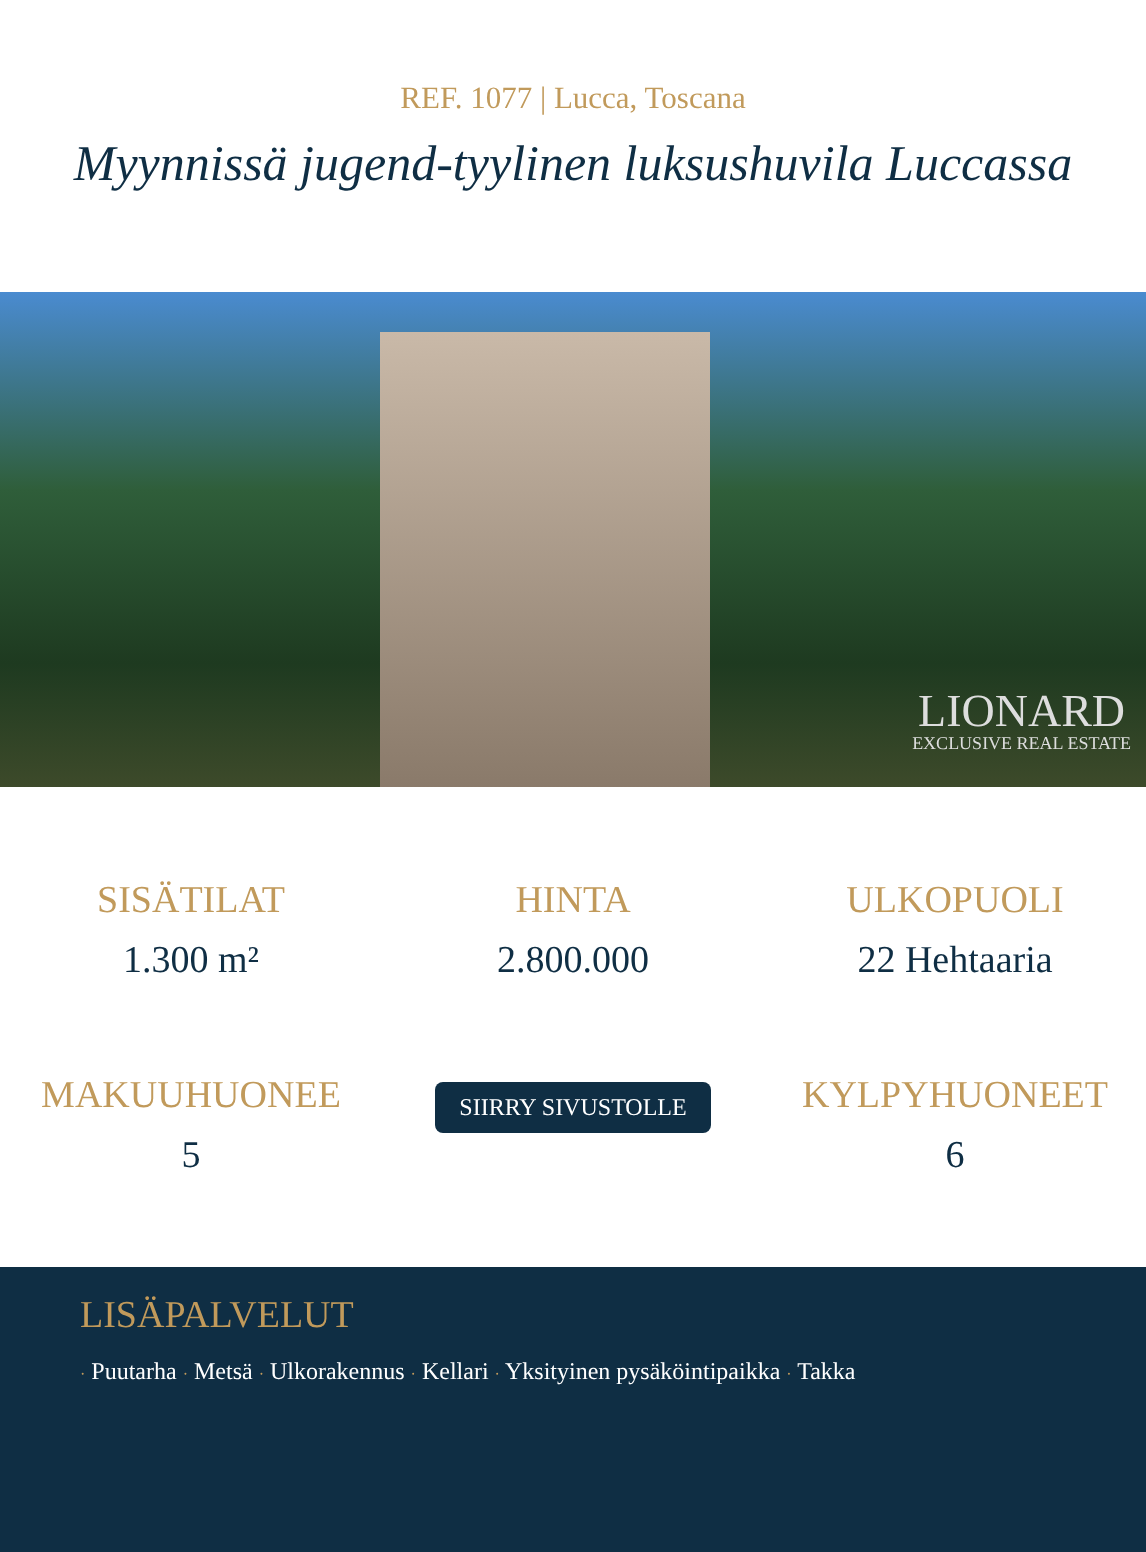REF. 1077 | Lucca, Toscana
Myynnissä jugend-tyylinen luksushuvila Luccassa
LIONARD
EXCLUSIVE REAL ESTATE
SISÄTILAT
1.300 m²
HINTA
2.800.000
ULKOPUOLI
22 Hehtaaria
MAKUUHUONEE
5
SIIRRY SIVUSTOLLE
KYLPYHUONEET
6
LISÄPALVELUT
· Puutarha · Metsä · Ulkorakennus · Kellari · Yksityinen pysäköintipaikka · Takka